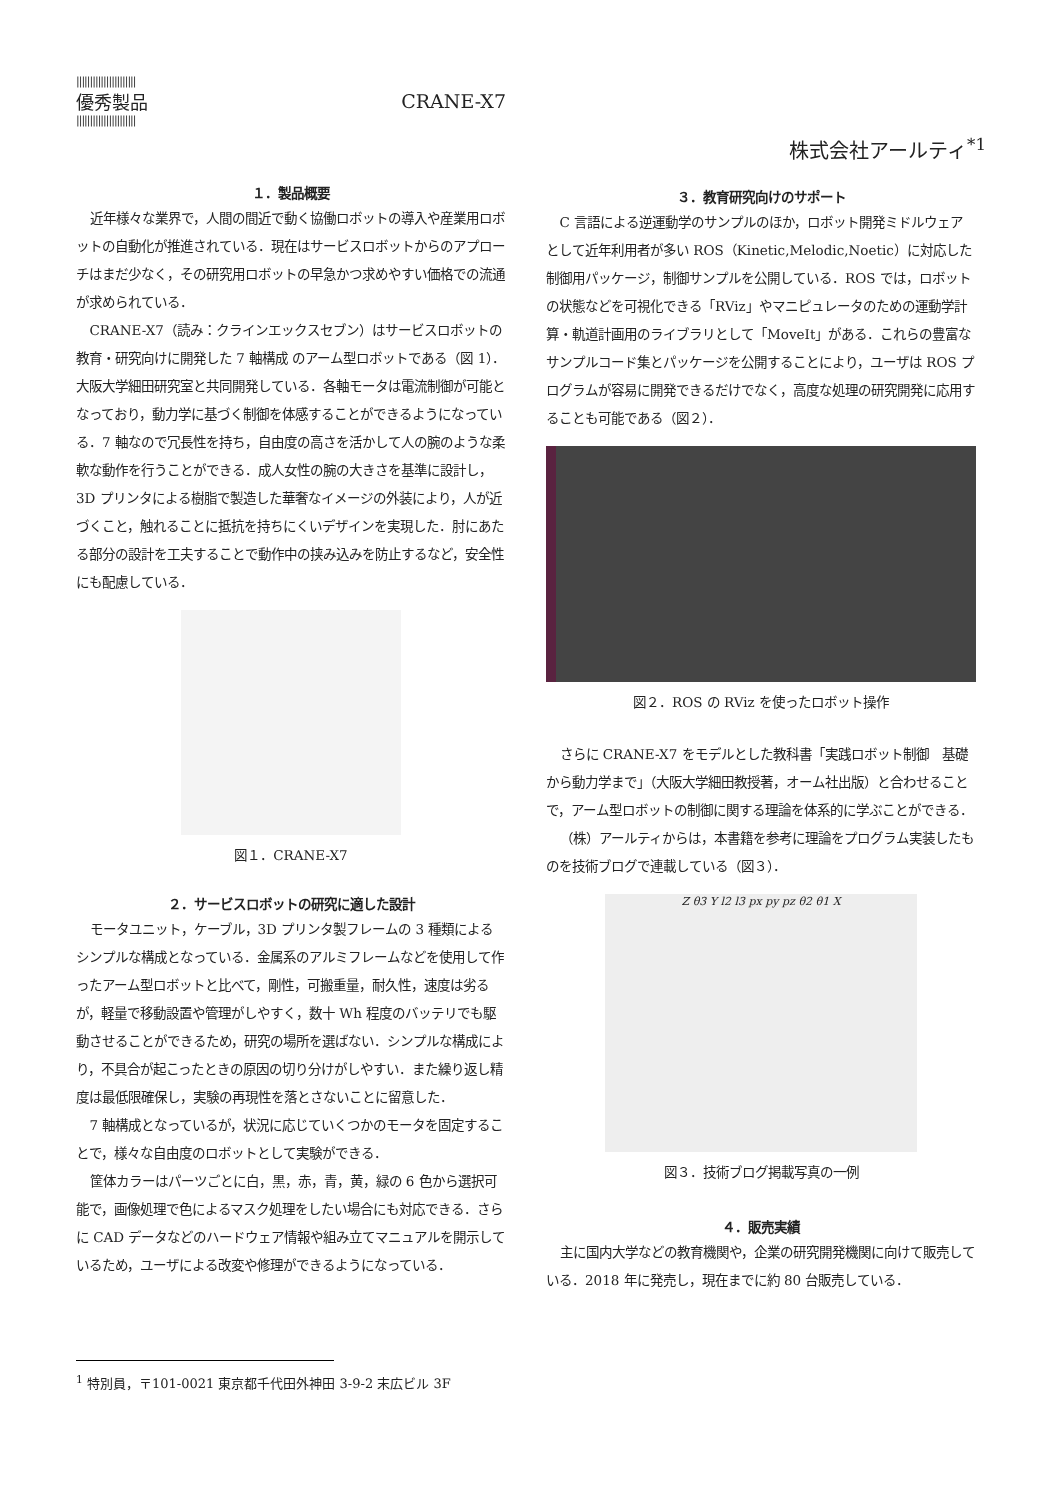||||||||||||||||||||||
優秀製品
||||||||||||||||||||||
CRANE-X7
株式会社アールティ<sup>*1</sup>
１．製品概要
近年様々な業界で，人間の間近で動く協働ロボットの導入や産業用ロボットの自動化が推進されている．現在はサービスロボットからのアプローチはまだ少なく，その研究用ロボットの早急かつ求めやすい価格での流通が求められている．
CRANE-X7（読み：クラインエックスセブン）はサービスロボットの教育・研究向けに開発した 7 軸構成 のアーム型ロボットである（図 1）．大阪大学細田研究室と共同開発している．各軸モータは電流制御が可能となっており，動力学に基づく制御を体感することができるようになっている．7 軸なので冗長性を持ち，自由度の高さを活かして人の腕のような柔軟な動作を行うことができる．成人女性の腕の大きさを基準に設計し，3D プリンタによる樹脂で製造した華奢なイメージの外装により，人が近づくこと，触れることに抵抗を持ちにくいデザインを実現した．肘にあたる部分の設計を工夫することで動作中の挟み込みを防止するなど，安全性にも配慮している．
図１．CRANE-X7
２．サービスロボットの研究に適した設計
モータユニット，ケーブル，3D プリンタ製フレームの 3 種類によるシンプルな構成となっている．金属系のアルミフレームなどを使用して作ったアーム型ロボットと比べて，剛性，可搬重量，耐久性，速度は劣るが，軽量で移動設置や管理がしやすく，数十 Wh 程度のバッテリでも駆動させることができるため，研究の場所を選ばない．シンプルな構成により，不具合が起こったときの原因の切り分けがしやすい．また繰り返し精度は最低限確保し，実験の再現性を落とさないことに留意した．
7 軸構成となっているが，状況に応じていくつかのモータを固定することで，様々な自由度のロボットとして実験ができる．
筐体カラーはパーツごとに白，黒，赤，青，黄，緑の 6 色から選択可能で，画像処理で色によるマスク処理をしたい場合にも対応できる．さらに CAD データなどのハードウェア情報や組み立てマニュアルを開示しているため，ユーザによる改変や修理ができるようになっている．
３．教育研究向けのサポート
C 言語による逆運動学のサンプルのほか，ロボット開発ミドルウェアとして近年利用者が多い ROS（Kinetic,Melodic,Noetic）に対応した制御用パッケージ，制御サンプルを公開している．ROS では，ロボットの状態などを可視化できる「RViz」やマニピュレータのための運動学計算・軌道計画用のライブラリとして「MoveIt」がある．これらの豊富なサンプルコード集とパッケージを公開することにより，ユーザは ROS プログラムが容易に開発できるだけでなく，高度な処理の研究開発に応用することも可能である（図２）．
図２．ROS の RViz を使ったロボット操作
さらに CRANE-X7 をモデルとした教科書「実践ロボット制御　基礎から動力学まで」（大阪大学細田教授著，オーム社出版）と合わせることで，アーム型ロボットの制御に関する理論を体系的に学ぶことができる．
（株）アールティからは，本書籍を参考に理論をプログラム実装したものを技術ブログで連載している（図３）．
Z θ3 Y l2 l3 px py pz θ2 θ1 X
図３．技術ブログ掲載写真の一例
４．販売実績
主に国内大学などの教育機関や，企業の研究開発機関に向けて販売している．2018 年に発売し，現在までに約 80 台販売している．
<sup>1</sup> 特別員，〒101-0021 東京都千代田外神田 3-9-2 末広ビル 3F